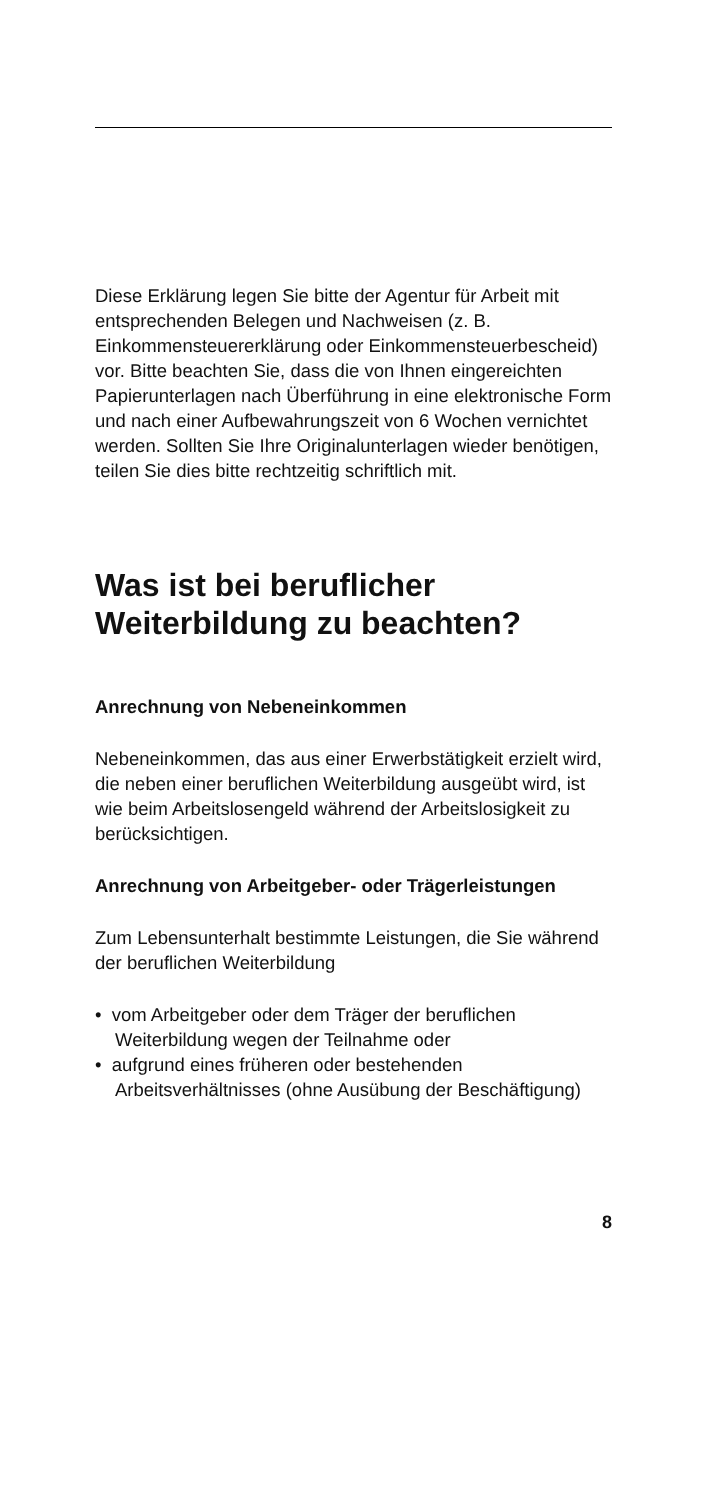Diese Erklärung legen Sie bitte der Agentur für Arbeit mit entsprechenden Belegen und Nachweisen (z. B. Einkommensteuererklärung oder Einkommensteuer­bescheid) vor. Bitte beachten Sie, dass die von Ihnen eingereichten Papierunterlagen nach Überführung in eine elektronische Form und nach einer Aufbe­wahrungszeit von 6 Wochen vernichtet werden. Soll­ten Sie Ihre Originalunterlagen wieder benötigen, teilen Sie dies bitte rechtzeitig schriftlich mit.
Was ist bei beruflicher Weiterbildung zu beachten?
Anrechnung von Nebeneinkommen
Nebeneinkommen, das aus einer Erwerbstätigkeit erzielt wird, die neben einer beruflichen Weiterbildung ausgeübt wird, ist wie beim Arbeitslosengeld während der Arbeitslosigkeit zu berücksichtigen.
Anrechnung von Arbeitgeber- oder Träger­leistungen
Zum Lebensunterhalt bestimmte Leistungen, die Sie während der beruflichen Weiterbildung
• vom Arbeitgeber oder dem Träger der beruflichen Weiterbildung wegen der Teilnahme oder
• aufgrund eines früheren oder bestehenden Arbeitsverhältnisses (ohne Ausübung der Beschäftigung)
8